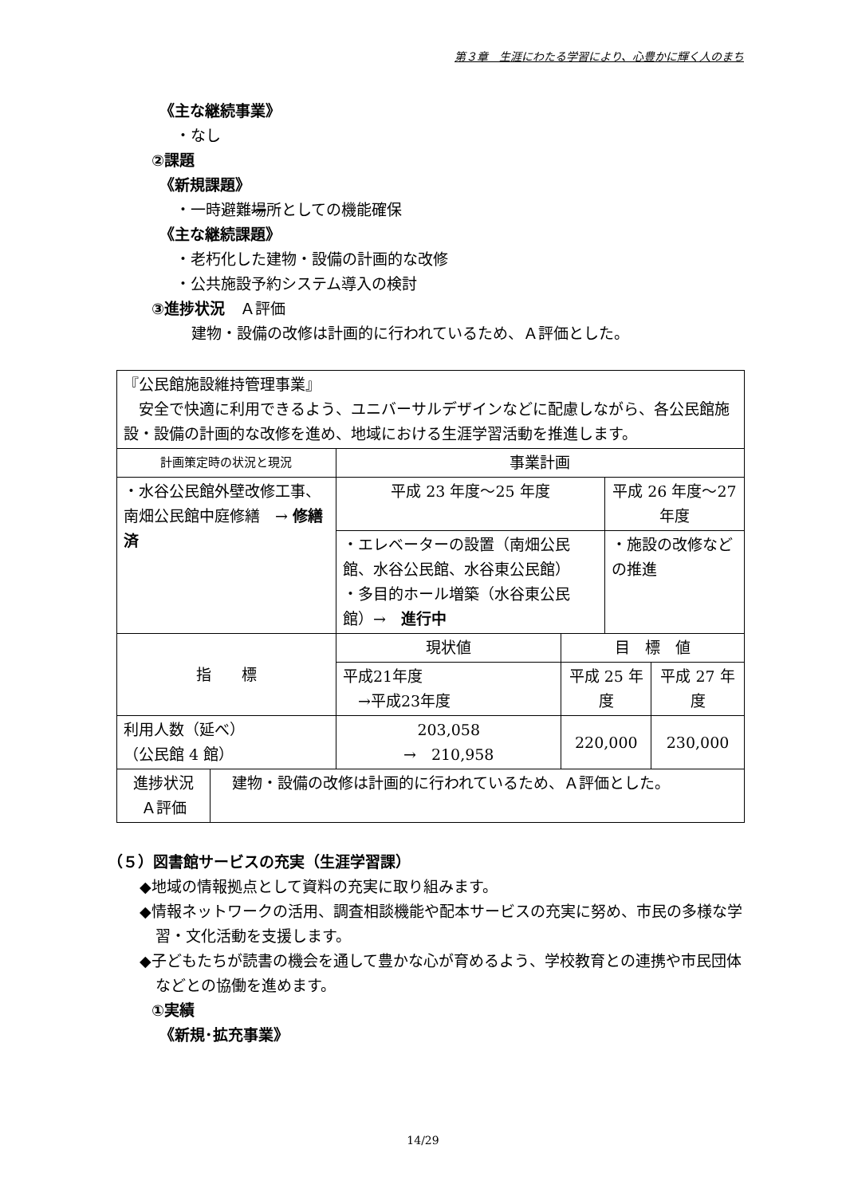第３章　生涯にわたる学習により、心豊かに輝く人のまち
《主な継続事業》
・なし
②課題
《新規課題》
・一時避難場所としての機能確保
《主な継続課題》
・老朽化した建物・設備の計画的な改修
・公共施設予約システム導入の検討
③進捗状況　Ａ評価
建物・設備の改修は計画的に行われているため、Ａ評価とした。
| 『公民館施設維持管理事業』 安全で快適に利用できるよう、ユニバーサルデザインなどに配慮しながら、各公民館施設・設備の計画的な改修を進め、地域における生涯学習活動を推進します。 | | | | | |
| 計画策定時の状況と現況 | | 事業計画 | | | |
| ・水谷公民館外壁改修工事、南畑公民館中庭修繕 → 修繕済 | | 平成 23 年度～25 年度 | | 平成 26 年度～27 年度 | |
| | | ・エレベーターの設置（南畑公民館、水谷公民館、水谷東公民館） ・多目的ホール増築（水谷東公民館）→ 進行中 | | ・施設の改修などの推進 | |
| 指 標 | | 現状値 | 目 標 値 | | |
| | | 平成21年度 →平成23年度 | 平成 25 年度 | | 平成 27 年度 |
| 利用人数（延べ） （公民館 4 館） | | 203,058 → 210,958 | 220,000 | | 230,000 |
| 進捗状況 Ａ評価 | 建物・設備の改修は計画的に行われているため、Ａ評価とした。 | | | | |
（５）図書館サービスの充実（生涯学習課）
◆地域の情報拠点として資料の充実に取り組みます。
◆情報ネットワークの活用、調査相談機能や配本サービスの充実に努め、市民の多様な学習・文化活動を支援します。
◆子どもたちが読書の機会を通して豊かな心が育めるよう、学校教育との連携や市民団体などとの協働を進めます。
①実績
《新規･拡充事業》
14/29